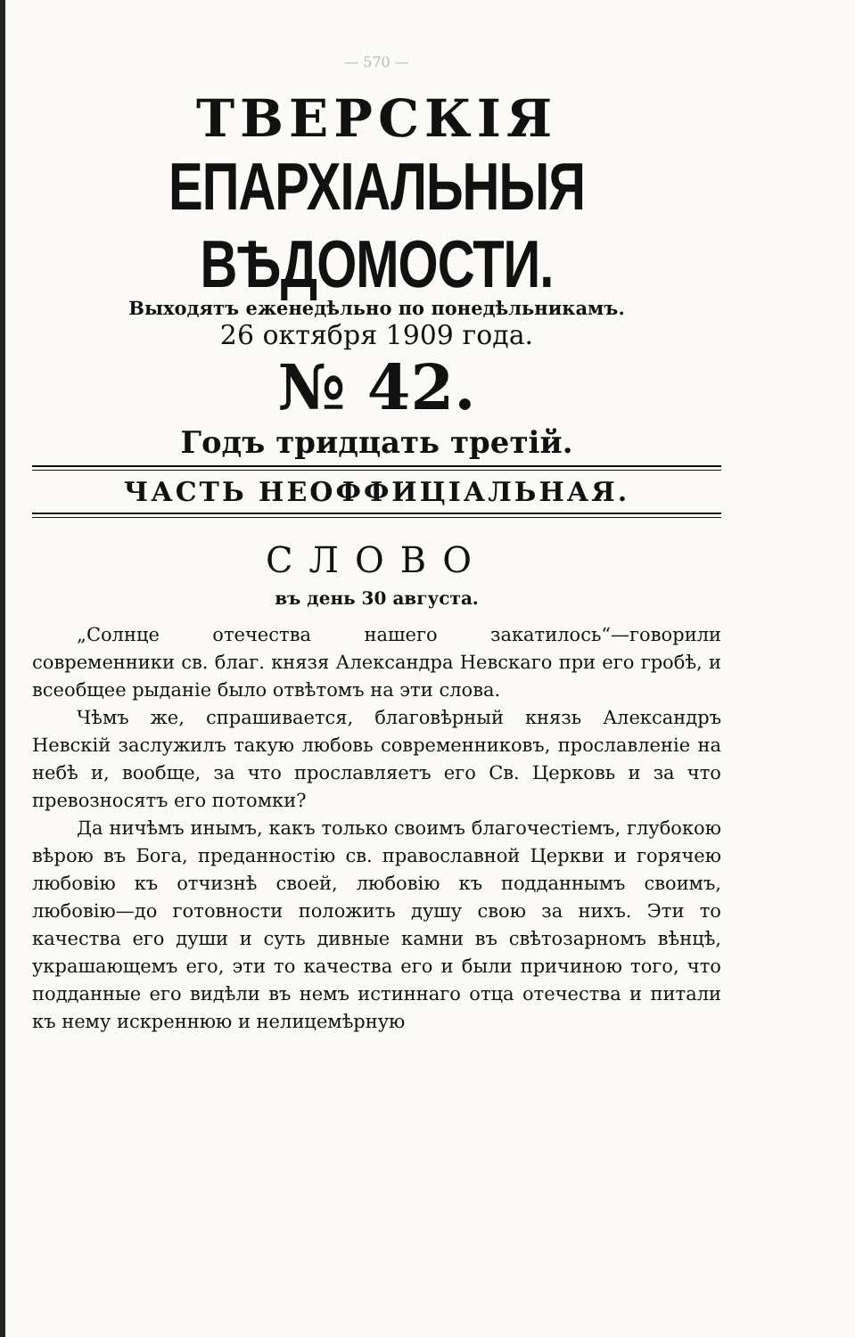— 570 —
ТВЕРСКІЯ
ЕПАРХІАЛЬНЫЯ ВѢДОМОСТИ.
Выходятъ еженедѣльно по понедѣльникамъ.
26 октября 1909 года.
№ 42.
Годъ тридцать третій.
ЧАСТЬ НЕОФФИЦІАЛЬНАЯ.
СЛОВО
въ день 30 августа.
„Солнце отечества нашего закатилось“—говорили современники св. благ. князя Александра Невскаго при его гробѣ, и всеобщее рыданіе было отвѣтомъ на эти слова.
Чѣмъ же, спрашивается, благовѣрный князь Александръ Невскій заслужилъ такую любовь современниковъ, прославленіе на небѣ и, вообще, за что прославляетъ его Св. Церковь и за что превозносятъ его потомки?
Да ничѣмъ инымъ, какъ только своимъ благочестіемъ, глубокою вѣрою въ Бога, преданностію св. православной Церкви и горячею любовію къ отчизнѣ своей, любовію къ подданнымъ своимъ, любовію—до готовности положить душу свою за нихъ. Эти то качества его души и суть дивные камни въ свѣтозарномъ вѣнцѣ, украшающемъ его, эти то качества его и были причиною того, что подданные его видѣли въ немъ истиннаго отца отечества и питали къ нему искреннюю и нелицемѣрную